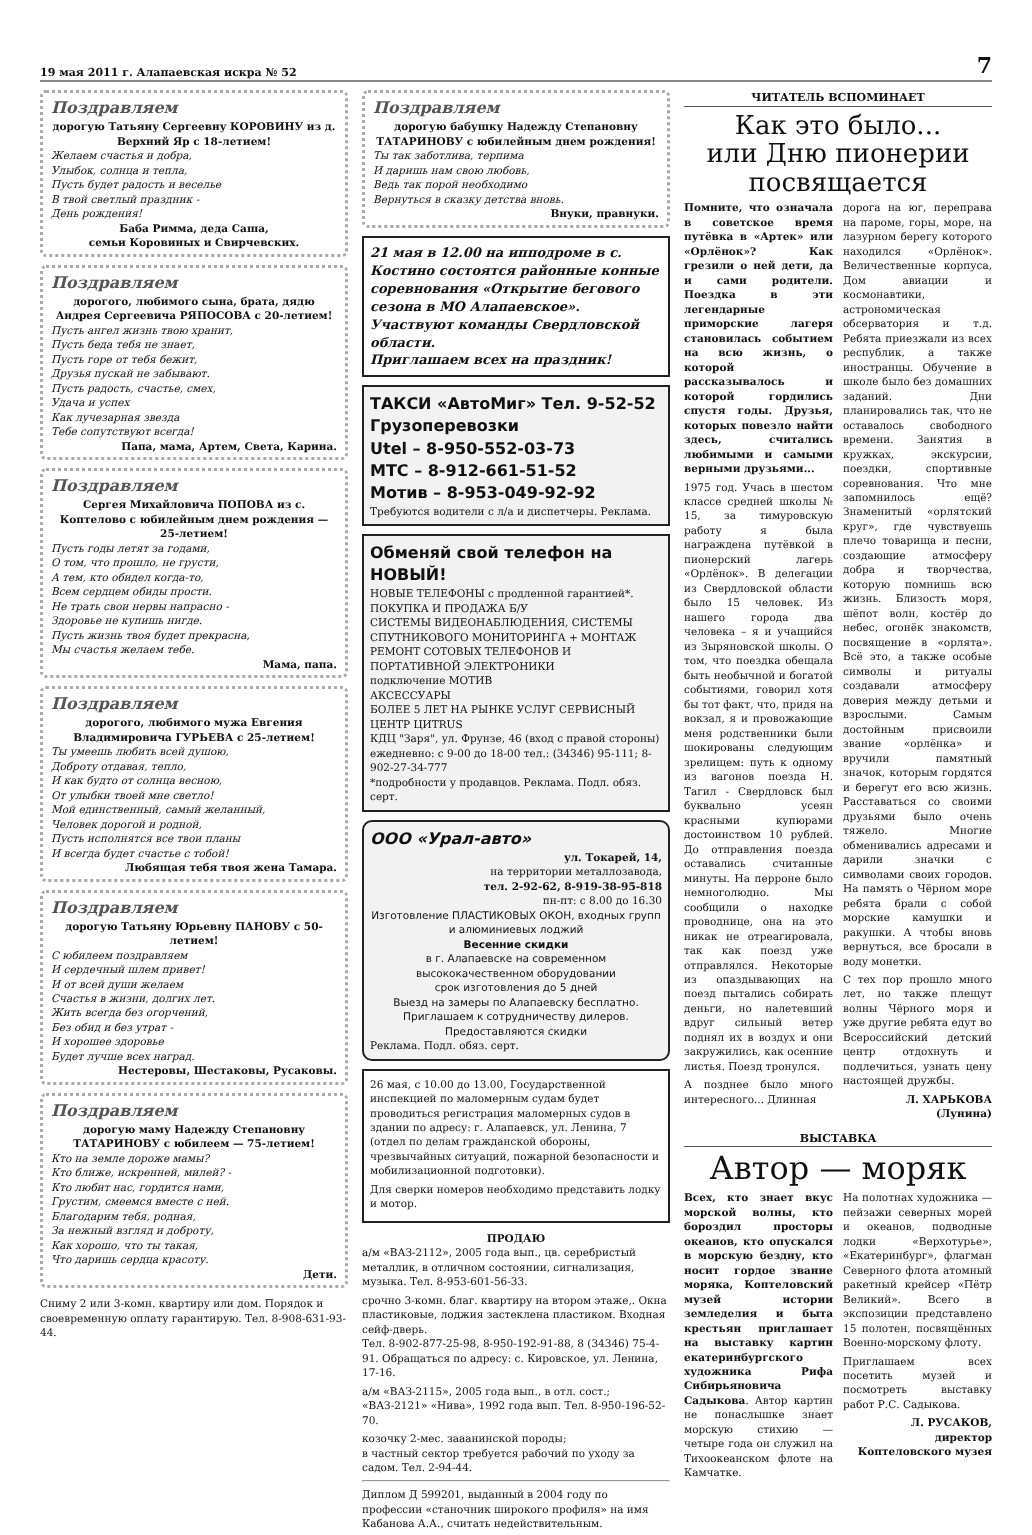19 мая 2011 г. Алапаевская искра № 52 7
Поздравляем
дорогую Татьяну Сергеевну КОРОВИНУ из д. Верхний Яр с 18-летием!
Желаем счастья и добра,
Улыбок, солнца и тепла,
Пусть будет радость и веселье
В твой светлый праздник -
День рождения!
Баба Римма, деда Саша,
семьи Коровиных и Свирчевских.
Поздравляем
дорогого, любимого сына, брата, дядю Андрея Сергеевича РЯПОСОВА с 20-летием!
Пусть ангел жизнь твою хранит,
Пусть беда тебя не знает,
Пусть горе от тебя бежит,
Друзья пускай не забывают.
Пусть радость, счастье, смех,
Удача и успех
Как лучезарная звезда
Тебе сопутствуют всегда!
Папа, мама, Артем, Света, Карина.
Поздравляем
Сергея Михайловича ПОПОВА из с. Коптелово с юбилейным днем рождения — 25-летием!
Пусть годы летят за годами,
О том, что прошло, не грусти,
А тем, кто обидел когда-то,
Всем сердцем обиды прости.
Не трать свои нервы напрасно -
Здоровье не купишь нигде.
Пусть жизнь твоя будет прекрасна,
Мы счастья желаем тебе.
Мама, папа.
Поздравляем
дорогого, любимого мужа Евгения Владимировича ГУРЬЕВА с 25-летием!
Ты умеешь любить всей душою,
Доброту отдавая, тепло,
И как будто от солнца весною,
От улыбки твоей мне светло!
Мой единственный, самый желанный,
Человек дорогой и родной,
Пусть исполнятся все твои планы
И всегда будет счастье с тобой!
Любящая тебя твоя жена Тамара.
Поздравляем
дорогую Татьяну Юрьевну ПАНОВУ с 50-летием!
С юбилеем поздравляем
И сердечный шлем привет!
И от всей души желаем
Счастья в жизни, долгих лет.
Жить всегда без огорчений,
Без обид и без утрат -
И хорошее здоровье
Будет лучше всех наград.
Нестеровы, Шестаковы, Русаковы.
Поздравляем
дорогую маму Надежду Степановну ТАТАРИНОВУ с юбилеем — 75-летием!
Кто на земле дороже мамы?
Кто ближе, искренней, милей? -
Кто любит нас, гордится нами,
Грустим, смеемся вместе с ней.
Благодарим тебя, родная,
За нежный взгляд и доброту,
Как хорошо, что ты такая,
Что даришь сердца красоту.
Дети.
Сниму 2 или 3-комн. квартиру или дом. Порядок и своевременную оплату гарантирую. Тел. 8-908-631-93-44.
Поздравляем
дорогую бабушку Надежду Степановну ТАТАРИНОВУ с юбилейным днем рождения!
Ты так заботлива, терпима
И даришь нам свою любовь,
Ведь так порой необходимо
Вернуться в сказку детства вновь.
Внуки, правнуки.
21 мая в 12.00 на ипподроме в с. Костино состоятся районные конные соревнования «Открытие бегового сезона в МО Алапаевское». Участвуют команды Свердловской области.
Приглашаем всех на праздник!
ТАКСИ «АвтоМиг» Тел. 9-52-52
Грузоперевозки
Utel – 8-950-552-03-73
МТС – 8-912-661-51-52
Мотив – 8-953-049-92-92
Требуются водители с л/а и диспетчеры. Реклама.
Обменяй свой телефон на НОВЫЙ!
НОВЫЕ ТЕЛЕФОНЫ с продленной гарантией*. ПОКУПКА И ПРОДАЖА Б/У
СИСТЕМЫ ВИДЕОНАБЛЮДЕНИЯ, СИСТЕМЫ СПУТНИКОВОГО МОНИТОРИНГА + МОНТАЖ
РЕМОНТ СОТОВЫХ ТЕЛЕФОНОВ И ПОРТАТИВНОЙ ЭЛЕКТРОНИКИ
подключение МОТИВ
АКСЕССУАРЫ
БОЛЕЕ 5 ЛЕТ НА РЫНКЕ УСЛУГ СЕРВИСНЫЙ ЦЕНТР ЦИТRUS
КДЦ "Заря", ул. Фрунзе, 46 (вход с правой стороны) ежедневно: с 9-00 до 18-00 тел.: (34346) 95-111; 8-902-27-34-777
*подробности у продавцов. Реклама. Подл. обяз. серт.
ООО «Урал-авто»
ул. Токарей, 14,
на территории металлозавода,
тел. 2-92-62, 8-919-38-95-818
пн-пт: с 8.00 до 16.30
Изготовление ПЛАСТИКОВЫХ ОКОН, входных групп и алюминиевых лоджий
Весенние скидки
в г. Алапаевске на современном высококачественном оборудовании
срок изготовления до 5 дней
Выезд на замеры по Алапаевску бесплатно.
Приглашаем к сотрудничеству дилеров. Предоставляются скидки
Реклама. Подл. обяз. серт.
26 мая, с 10.00 до 13.00, Государственной инспекцией по маломерным судам будет проводиться регистрация маломерных судов в здании по адресу: г. Алапаевск, ул. Ленина, 7 (отдел по делам гражданской обороны, чрезвычайных ситуаций, пожарной безопасности и мобилизационной подготовки).
Для сверки номеров необходимо представить лодку и мотор.
ПРОДАЮ
а/м «ВАЗ-2112», 2005 года вып., цв. серебристый металлик, в отличном состоянии, сигнализация, музыка. Тел. 8-953-601-56-33.
срочно 3-комн. благ. квартиру на втором этаже,. Окна пластиковые, лоджия застеклена пластиком. Входная сейф-дверь.
Тел. 8-902-877-25-98, 8-950-192-91-88, 8 (34346) 75-4-91. Обращаться по адресу: с. Кировское, ул. Ленина, 17-16.
а/м «ВАЗ-2115», 2005 года вып., в отл. сост.; «ВАЗ-2121» «Нива», 1992 года вып. Тел. 8-950-196-52-70.
козочку 2-мес. зааанинской породы;
в частный сектор требуется рабочий по уходу за садом. Тел. 2-94-44.
Диплом Д 599201, выданный в 2004 году по профессии «станочник широкого профиля» на имя Кабанова А.А., считать недействительным.
ЧИТАТЕЛЬ ВСПОМИНАЕТ
Как это было...
или Дню пионерии посвящается
Помните, что означала в советское время путёвка в «Артек» или «Орлёнок»? Как грезили о ней дети, да и сами родители. Поездка в эти легендарные приморские лагеря становилась событием на всю жизнь, о которой рассказывалось и которой гордились спустя годы. Друзья, которых повезло найти здесь, считались любимыми и самыми верными друзьями...
1975 год. Учась в шестом классе средней школы № 15, за тимуровскую работу я была награждена путёвкой в пионерский лагерь «Орлёнок». В делегации из Свердловской области было 15 человек. Из нашего города два человека – я и учащийся из Зыряновской школы. О том, что поездка обещала быть необычной и богатой событиями, говорил хотя бы тот факт, что, придя на вокзал, я и провожающие меня родственники были шокированы следующим зрелищем: путь к одному из вагонов поезда Н. Тагил - Свердловск был буквально усеян красными купюрами достоинством 10 рублей. До отправления поезда оставались считанные минуты. На перроне было немноголюдно. Мы сообщили о находке проводнице, она на это никак не отреагировала, так как поезд уже отправлялся. Некоторые из опаздывающих на поезд пытались собирать деньги, но налетевший вдруг сильный ветер поднял их в воздух и они закружились, как осенние листья. Поезд тронулся.
А позднее было много интересного... Длинная
дорога на юг, переправа на пароме, горы, море, на лазурном берегу которого находился «Орлёнок». Величественные корпуса, Дом авиации и космонавтики, астрономическая обсерватория и т.д. Ребята приезжали из всех республик, а также иностранцы. Обучение в школе было без домашних заданий. Дни планировались так, что не оставалось свободного времени. Занятия в кружках, экскурсии, поездки, спортивные соревнования. Что мне запомнилось ещё? Знаменитый «орлятский круг», где чувствуешь плечо товарища и песни, создающие атмосферу добра и творчества, которую помнишь всю жизнь. Близость моря, шёпот волн, костёр до небес, огонёк знакомств, посвящение в «орлята». Всё это, а также особые символы и ритуалы создавали атмосферу доверия между детьми и взрослыми. Самым достойным присвоили звание «орлёнка» и вручили памятный значок, которым гордятся и берегут его всю жизнь. Расставаться со своими друзьями было очень тяжело. Многие обменивались адресами и дарили значки с символами своих городов. На память о Чёрном море ребята брали с собой морские камушки и ракушки. А чтобы вновь вернуться, все бросали в воду монетки.
С тех пор прошло много лет, но также плещут волны Чёрного моря и уже другие ребята едут во Всероссийский детский центр отдохнуть и подлечиться, узнать цену настоящей дружбы.
Л. ХАРЬКОВА
(Лунина)
ВЫСТАВКА
Автор — моряк
Всех, кто знает вкус морской волны, кто бороздил просторы океанов, кто опускался в морскую бездну, кто носит гордое звание моряка, Коптеловский музей истории земледелия и быта крестьян приглашает на выставку картин екатеринбургского художника Рифа Сибирьяновича Садыкова. Автор картин не понаслышке знает морскую стихию — четыре года он служил на Тихоокеанском флоте на Камчатке.
На полотнах художника — пейзажи северных морей и океанов, подводные лодки «Верхотурье», «Екатеринбург», флагман Северного флота атомный ракетный крейсер «Пётр Великий». Всего в экспозиции представлено 15 полотен, посвящённых Военно-морскому флоту.
Приглашаем всех посетить музей и посмотреть выставку работ Р.С. Садыкова.
Л. РУСАКОВ,
директор Коптеловского музея